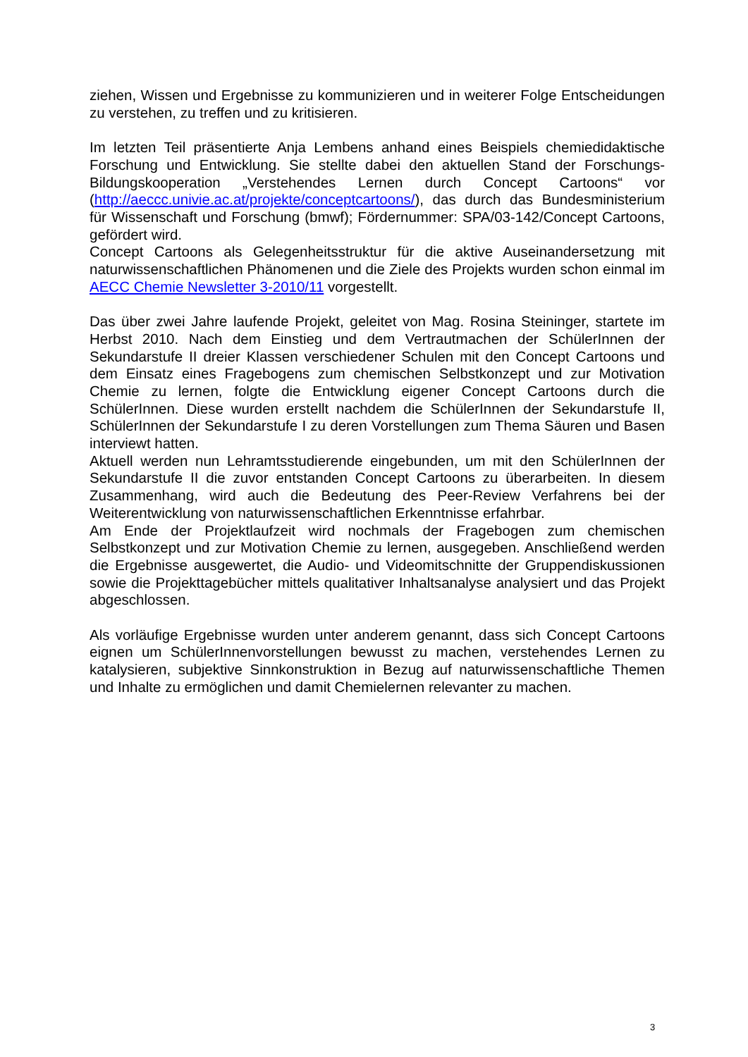ziehen, Wissen und Ergebnisse zu kommunizieren und in weiterer Folge Entscheidungen zu verstehen, zu treffen und zu kritisieren.
Im letzten Teil präsentierte Anja Lembens anhand eines Beispiels chemiedidaktische Forschung und Entwicklung. Sie stellte dabei den aktuellen Stand der Forschungs-Bildungskooperation „Verstehendes Lernen durch Concept Cartoons“ vor (http://aeccc.univie.ac.at/projekte/conceptcartoons/), das durch das Bundesministerium für Wissenschaft und Forschung (bmwf); Fördernummer: SPA/03-142/Concept Cartoons, gefördert wird.
Concept Cartoons als Gelegenheitsstruktur für die aktive Auseinandersetzung mit naturwissenschaftlichen Phänomenen und die Ziele des Projekts wurden schon einmal im AECC Chemie Newsletter 3-2010/11 vorgestellt.
Das über zwei Jahre laufende Projekt, geleitet von Mag. Rosina Steininger, startete im Herbst 2010. Nach dem Einstieg und dem Vertrautmachen der SchülerInnen der Sekundarstufe II dreier Klassen verschiedener Schulen mit den Concept Cartoons und dem Einsatz eines Fragebogens zum chemischen Selbstkonzept und zur Motivation Chemie zu lernen, folgte die Entwicklung eigener Concept Cartoons durch die SchülerInnen. Diese wurden erstellt nachdem die SchülerInnen der Sekundarstufe II, SchülerInnen der Sekundarstufe I zu deren Vorstellungen zum Thema Säuren und Basen interviewt hatten.
Aktuell werden nun Lehramtsstudierende eingebunden, um mit den SchülerInnen der Sekundarstufe II die zuvor entstanden Concept Cartoons zu überarbeiten. In diesem Zusammenhang, wird auch die Bedeutung des Peer-Review Verfahrens bei der Weiterentwicklung von naturwissenschaftlichen Erkenntnisse erfahrbar.
Am Ende der Projektlaufzeit wird nochmals der Fragebogen zum chemischen Selbstkonzept und zur Motivation Chemie zu lernen, ausgegeben. Anschließend werden die Ergebnisse ausgewertet, die Audio- und Videomitschnitte der Gruppendiskussionen sowie die Projekttagebücher mittels qualitativer Inhaltsanalyse analysiert und das Projekt abgeschlossen.
Als vorläufige Ergebnisse wurden unter anderem genannt, dass sich Concept Cartoons eignen um SchülerInnenvorstellungen bewusst zu machen, verstehendes Lernen zu katalysieren, subjektive Sinnkonstruktion in Bezug auf naturwissenschaftliche Themen und Inhalte zu ermöglichen und damit Chemielernen relevanter zu machen.
3